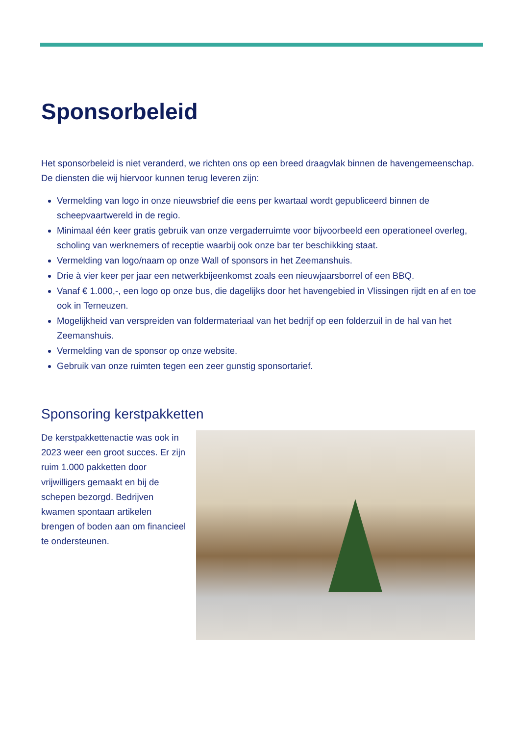Sponsorbeleid
Het sponsorbeleid is niet veranderd, we richten ons op een breed draagvlak binnen de havengemeenschap. De diensten die wij hiervoor kunnen terug leveren zijn:
Vermelding van logo in onze nieuwsbrief die eens per kwartaal wordt gepubliceerd binnen de scheepvaartwereld in de regio.
Minimaal één keer gratis gebruik van onze vergaderruimte voor bijvoorbeeld een operationeel overleg, scholing van werknemers of receptie waarbij ook onze bar ter beschikking staat.
Vermelding van logo/naam op onze Wall of sponsors in het Zeemanshuis.
Drie à vier keer per jaar een netwerkbijeenkomst zoals een nieuwjaarsborrel of een BBQ.
Vanaf € 1.000,-, een logo op onze bus, die dagelijks door het havengebied in Vlissingen rijdt en af en toe ook in Terneuzen.
Mogelijkheid van verspreiden van foldermateriaal van het bedrijf op een folderzuil in de hal van het Zeemanshuis.
Vermelding van de sponsor op onze website.
Gebruik van onze ruimten tegen een zeer gunstig sponsortarief.
Sponsoring kerstpakketten
De kerstpakkettenactie was ook in 2023 weer een groot succes. Er zijn ruim 1.000 pakketten door vrijwilligers gemaakt en bij de schepen bezorgd. Bedrijven kwamen spontaan artikelen brengen of boden aan om financieel te ondersteunen.